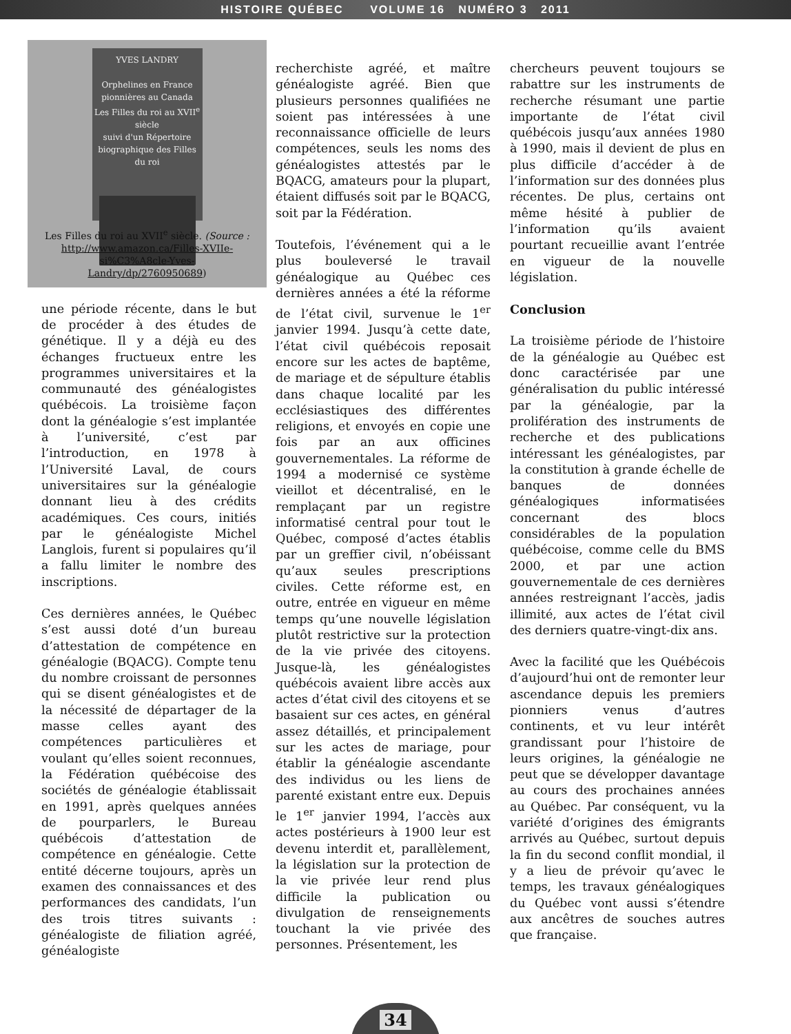HISTOIRE QUÉBEC VOLUME 16 NUMÉRO 3 2011
YVES LANDRY
Orphelines en France pionnières au Canada
Les Filles du roi au XVII<sup>e</sup> siècle
suivi d'un Répertoire biographique des Filles du roi
Les Filles du roi au XVII<sup>e</sup> siècle. (Source : http://www.amazon.ca/Filles-XVIIe-si%C3%A8cle-Yves-Landry/dp/2760950689)
une période récente, dans le but de procéder à des études de génétique. Il y a déjà eu des échanges fructueux entre les programmes universitaires et la communauté des généalogistes québécois. La troisième façon dont la généalogie s’est implantée à l’université, c’est par l’introduction, en 1978 à l’Université Laval, de cours universitaires sur la généalogie donnant lieu à des crédits académiques. Ces cours, initiés par le généalogiste Michel Langlois, furent si populaires qu’il a fallu limiter le nombre des inscriptions.
Ces dernières années, le Québec s’est aussi doté d’un bureau d’attestation de compétence en généalogie (BQACG). Compte tenu du nombre croissant de personnes qui se disent généalogistes et de la nécessité de départager de la masse celles ayant des compétences particulières et voulant qu’elles soient reconnues, la Fédération québécoise des sociétés de généalogie établissait en 1991, après quelques années de pourparlers, le Bureau québécois d’attestation de compétence en généalogie. Cette entité décerne toujours, après un examen des connaissances et des performances des candidats, l’un des trois titres suivants : généalogiste de filiation agréé, généalogiste
recherchiste agréé, et maître généalogiste agréé. Bien que plusieurs personnes qualifiées ne soient pas intéressées à une reconnaissance officielle de leurs compétences, seuls les noms des généalogistes attestés par le BQACG, amateurs pour la plupart, étaient diffusés soit par le BQACG, soit par la Fédération.
Toutefois, l’événement qui a le plus bouleversé le travail généalogique au Québec ces dernières années a été la réforme de l’état civil, survenue le 1<sup>er</sup> janvier 1994. Jusqu’à cette date, l’état civil québécois reposait encore sur les actes de baptême, de mariage et de sépulture établis dans chaque localité par les ecclésiastiques des différentes religions, et envoyés en copie une fois par an aux officines gouvernementales. La réforme de 1994 a modernisé ce système vieillot et décentralisé, en le remplaçant par un registre informatisé central pour tout le Québec, composé d’actes établis par un greffier civil, n’obéissant qu’aux seules prescriptions civiles. Cette réforme est, en outre, entrée en vigueur en même temps qu’une nouvelle législation plutôt restrictive sur la protection de la vie privée des citoyens. Jusque-là, les généalogistes québécois avaient libre accès aux actes d’état civil des citoyens et se basaient sur ces actes, en général assez détaillés, et principalement sur les actes de mariage, pour établir la généalogie ascendante des individus ou les liens de parenté existant entre eux. Depuis le 1<sup>er</sup> janvier 1994, l’accès aux actes postérieurs à 1900 leur est devenu interdit et, parallèlement, la législation sur la protection de la vie privée leur rend plus difficile la publication ou divulgation de renseignements touchant la vie privée des personnes. Présentement, les
chercheurs peuvent toujours se rabattre sur les instruments de recherche résumant une partie importante de l’état civil québécois jusqu’aux années 1980 à 1990, mais il devient de plus en plus difficile d’accéder à de l’information sur des données plus récentes. De plus, certains ont même hésité à publier de l’information qu’ils avaient pourtant recueillie avant l’entrée en vigueur de la nouvelle législation.
Conclusion
La troisième période de l’histoire de la généalogie au Québec est donc caractérisée par une généralisation du public intéressé par la généalogie, par la prolifération des instruments de recherche et des publications intéressant les généalogistes, par la constitution à grande échelle de banques de données généalogiques informatisées concernant des blocs considérables de la population québécoise, comme celle du BMS 2000, et par une action gouvernementale de ces dernières années restreignant l’accès, jadis illimité, aux actes de l’état civil des derniers quatre-vingt-dix ans.
Avec la facilité que les Québécois d’aujourd’hui ont de remonter leur ascendance depuis les premiers pionniers venus d’autres continents, et vu leur intérêt grandissant pour l’histoire de leurs origines, la généalogie ne peut que se développer davantage au cours des prochaines années au Québec. Par conséquent, vu la variété d’origines des émigrants arrivés au Québec, surtout depuis la fin du second conflit mondial, il y a lieu de prévoir qu’avec le temps, les travaux généalogiques du Québec vont aussi s’étendre aux ancêtres de souches autres que française.
34